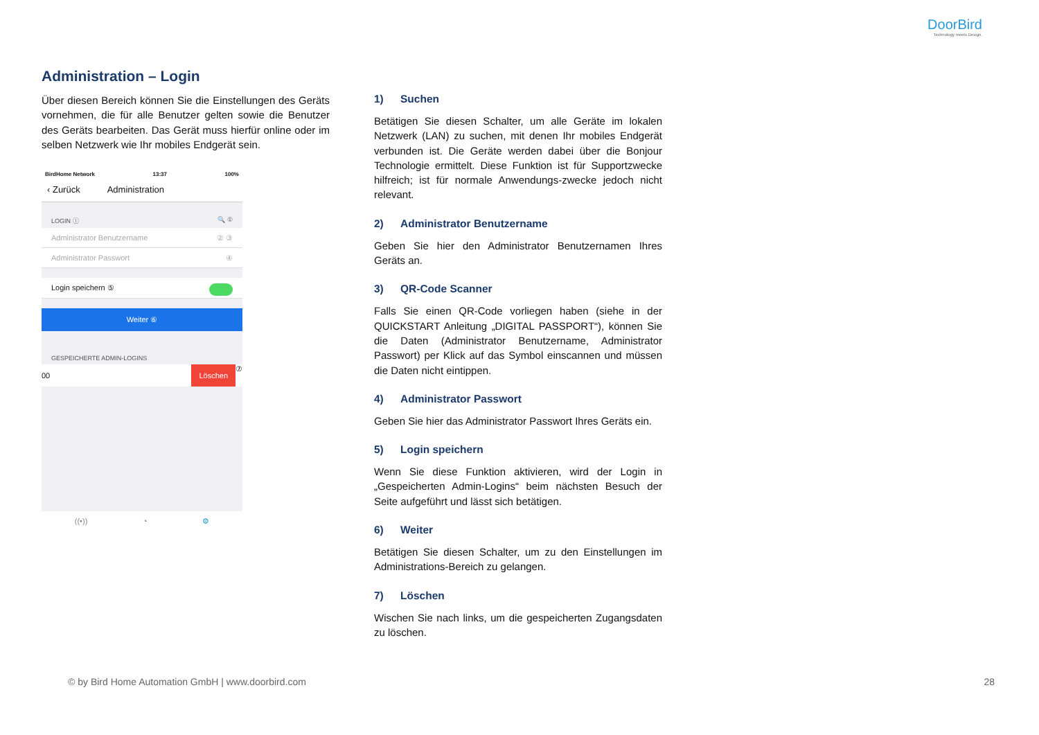DoorBird
Technology meets Design.
Administration – Login
Über diesen Bereich können Sie die Einstellungen des Geräts vornehmen, die für alle Benutzer gelten sowie die Benutzer des Geräts bearbeiten. Das Gerät muss hierfür online oder im selben Netzwerk wie Ihr mobiles Endgerät sein.
BirdHome Network 13:37 100%
‹ Zurück Administration
LOGIN ⓘ 🔍 ①
Administrator Benutzername ② ③
Administrator Passwort ④
Login speichern ⑤
Weiter ⑥
GESPEICHERTE ADMIN-LOGINS
00 Löschen ⑦
((•)) ◔ ⚙
1) Suchen
Betätigen Sie diesen Schalter, um alle Geräte im lokalen Netzwerk (LAN) zu suchen, mit denen Ihr mobiles Endgerät verbunden ist. Die Geräte werden dabei über die Bonjour Technologie ermittelt. Diese Funktion ist für Supportzwecke hilfreich; ist für normale Anwendungs-zwecke jedoch nicht relevant.
2) Administrator Benutzername
Geben Sie hier den Administrator Benutzernamen Ihres Geräts an.
3) QR-Code Scanner
Falls Sie einen QR-Code vorliegen haben (siehe in der QUICKSTART Anleitung „DIGITAL PASSPORT“), können Sie die Daten (Administrator Benutzername, Administrator Passwort) per Klick auf das Symbol einscannen und müssen die Daten nicht eintippen.
4) Administrator Passwort
Geben Sie hier das Administrator Passwort Ihres Geräts ein.
5) Login speichern
Wenn Sie diese Funktion aktivieren, wird der Login in „Gespeicherten Admin-Logins“ beim nächsten Besuch der Seite aufgeführt und lässt sich betätigen.
6) Weiter
Betätigen Sie diesen Schalter, um zu den Einstellungen im Administrations-Bereich zu gelangen.
7) Löschen
Wischen Sie nach links, um die gespeicherten Zugangsdaten zu löschen.
© by Bird Home Automation GmbH | www.doorbird.com
28